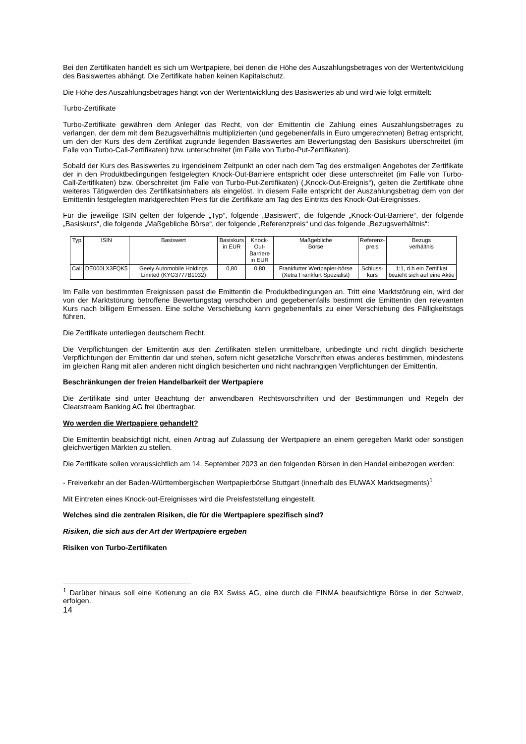Bei den Zertifikaten handelt es sich um Wertpapiere, bei denen die Höhe des Auszahlungsbetrages von der Wertentwicklung des Basiswertes abhängt. Die Zertifikate haben keinen Kapitalschutz.
Die Höhe des Auszahlungsbetrages hängt von der Wertentwicklung des Basiswertes ab und wird wie folgt ermittelt:
Turbo-Zertifikate
Turbo-Zertifikate gewähren dem Anleger das Recht, von der Emittentin die Zahlung eines Auszahlungsbetrages zu verlangen, der dem mit dem Bezugsverhältnis multiplizierten (und gegebenenfalls in Euro umgerechneten) Betrag entspricht, um den der Kurs des dem Zertifikat zugrunde liegenden Basiswertes am Bewertungstag den Basiskurs überschreitet (im Falle von Turbo-Call-Zertifikaten) bzw. unterschreitet (im Falle von Turbo-Put-Zertifikaten).
Sobald der Kurs des Basiswertes zu irgendeinem Zeitpunkt an oder nach dem Tag des erstmaligen Angebotes der Zertifikate der in den Produktbedingungen festgelegten Knock-Out-Barriere entspricht oder diese unterschreitet (im Falle von Turbo-Call-Zertifikaten) bzw. überschreitet (im Falle von Turbo-Put-Zertifikaten) („Knock-Out-Ereignis“), gelten die Zertifikate ohne weiteres Tätigwerden des Zertifikatsinhabers als eingelöst. In diesem Falle entspricht der Auszahlungsbetrag dem von der Emittentin festgelegten marktgerechten Preis für die Zertifikate am Tag des Eintritts des Knock-Out-Ereignisses.
Für die jeweilige ISIN gelten der folgende „Typ“, folgende „Basiswert“, die folgende „Knock-Out-Barriere“, der folgende „Basiskurs“, die folgende „Maßgebliche Börse“, der folgende „Referenzpreis“ und das folgende „Bezugsverhältnis“:
| Typ | ISIN | Basiswert | Basiskurs in EUR | Knock-Out- Barriere in EUR | Maßgebliche Börse | Referenz- preis | Bezugs verhältnis |
| Call | DE000LX3FQK5 | Geely Automobile Holdings Limited (KYG3777B1032) | 0,80 | 0,80 | Frankfurter Wertpapier-börse (Xetra Frankfurt Spezialist) | Schluss- kurs | 1:1, d.h ein Zertifikat bezieht sich auf eine Aktie |
Im Falle von bestimmten Ereignissen passt die Emittentin die Produktbedingungen an. Tritt eine Marktstörung ein, wird der von der Marktstörung betroffene Bewertungstag verschoben und gegebenenfalls bestimmt die Emittentin den relevanten Kurs nach billigem Ermessen. Eine solche Verschiebung kann gegebenenfalls zu einer Verschiebung des Fälligkeitstags führen.
Die Zertifikate unterliegen deutschem Recht.
Die Verpflichtungen der Emittentin aus den Zertifikaten stellen unmittelbare, unbedingte und nicht dinglich besicherte Verpflichtungen der Emittentin dar und stehen, sofern nicht gesetzliche Vorschriften etwas anderes bestimmen, mindestens im gleichen Rang mit allen anderen nicht dinglich besicherten und nicht nachrangigen Verpflichtungen der Emittentin.
Beschränkungen der freien Handelbarkeit der Wertpapiere
Die Zertifikate sind unter Beachtung der anwendbaren Rechtsvorschriften und der Bestimmungen und Regeln der Clearstream Banking AG frei übertragbar.
Wo werden die Wertpapiere gehandelt?
Die Emittentin beabsichtigt nicht, einen Antrag auf Zulassung der Wertpapiere an einem geregelten Markt oder sonstigen gleichwertigen Märkten zu stellen.
Die Zertifikate sollen voraussichtlich am 14. September 2023 an den folgenden Börsen in den Handel einbezogen werden:
- Freiverkehr an der Baden-Württembergischen Wertpapierbörse Stuttgart (innerhalb des EUWAX Marktsegments)<sup>1</sup>
Mit Eintreten eines Knock-out-Ereignisses wird die Preisfeststellung eingestellt.
Welches sind die zentralen Risiken, die für die Wertpapiere spezifisch sind?
Risiken, die sich aus der Art der Wertpapiere ergeben
Risiken von Turbo-Zertifikaten
<sup>1</sup> Darüber hinaus soll eine Kotierung an die BX Swiss AG, eine durch die FINMA beaufsichtigte Börse in der Schweiz, erfolgen.
14